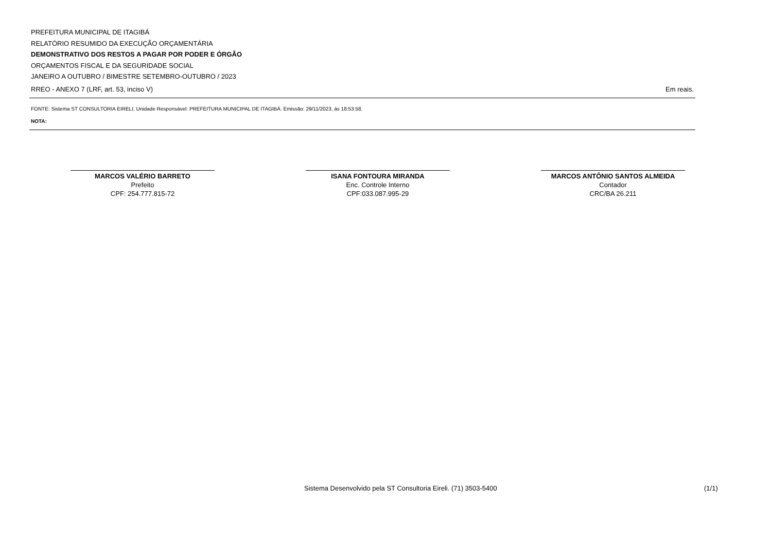PREFEITURA MUNICIPAL DE ITAGIBÁ
RELATÓRIO RESUMIDO DA EXECUÇÃO ORÇAMENTÁRIA
DEMONSTRATIVO DOS RESTOS A PAGAR POR PODER E ÓRGÃO
ORÇAMENTOS FISCAL E DA SEGURIDADE SOCIAL
JANEIRO A OUTUBRO / BIMESTRE SETEMBRO-OUTUBRO / 2023
RREO - ANEXO 7 (LRF, art. 53, inciso V) Em reais.
FONTE: Sistema ST CONSULTORIA EIRELI, Unidade Responsável: PREFEITURA MUNICIPAL DE ITAGIBÁ. Emissão: 29/11/2023, às 18:53:58.
NOTA:
MARCOS VALÉRIO BARRETO
Prefeito
CPF: 254.777.815-72
ISANA FONTOURA MIRANDA
Enc. Controle Interno
CPF:033.087.995-29
MARCOS ANTÔNIO SANTOS ALMEIDA
Contador
CRC/BA 26.211
Sistema Desenvolvido pela ST Consultoria Eireli. (71) 3503-5400 (1/1)